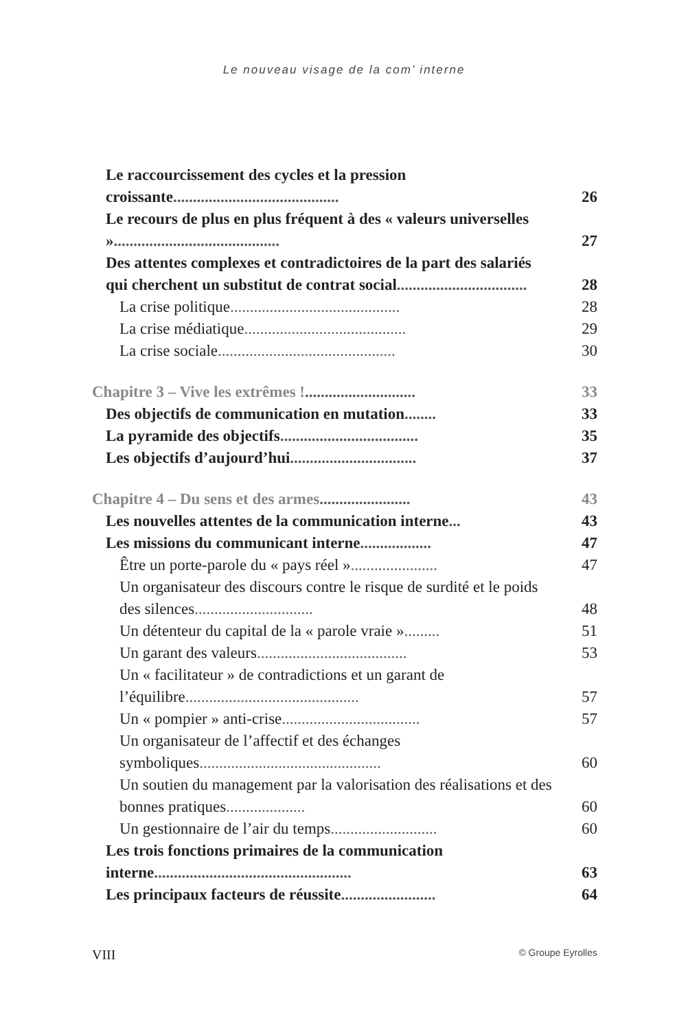Le nouveau visage de la com’ interne
Le raccourcissement des cycles et la pression croissante..........................................
26
Le recours de plus en plus fréquent à des « valeurs universelles »..........................................
27
Des attentes complexes et contradictoires de la part des salariés qui cherchent un substitut de contrat social.................................
28
La crise politique...........................................
28
La crise médiatique.........................................
29
La crise sociale.............................................
30
Chapitre 3 – Vive les extrêmes !............................
33
Des objectifs de communication en mutation........
33
La pyramide des objectifs...................................
35
Les objectifs d’aujourd’hui................................
37
Chapitre 4 – Du sens et des armes.......................
43
Les nouvelles attentes de la communication interne...
43
Les missions du communicant interne..................
47
Être un porte-parole du « pays réel »......................
47
Un organisateur des discours contre le risque de surdité et le poids des silences..............................
48
Un détenteur du capital de la « parole vraie ».........
51
Un garant des valeurs......................................
53
Un « facilitateur » de contradictions et un garant de l’équilibre............................................
57
Un « pompier » anti-crise...................................
57
Un organisateur de l’affectif et des échanges symboliques..............................................
60
Un soutien du management par la valorisation des réalisations et des bonnes pratiques....................
60
Un gestionnaire de l’air du temps...........................
60
Les trois fonctions primaires de la communication interne..................................................
63
Les principaux facteurs de réussite........................
64
VIII © Groupe Eyrolles